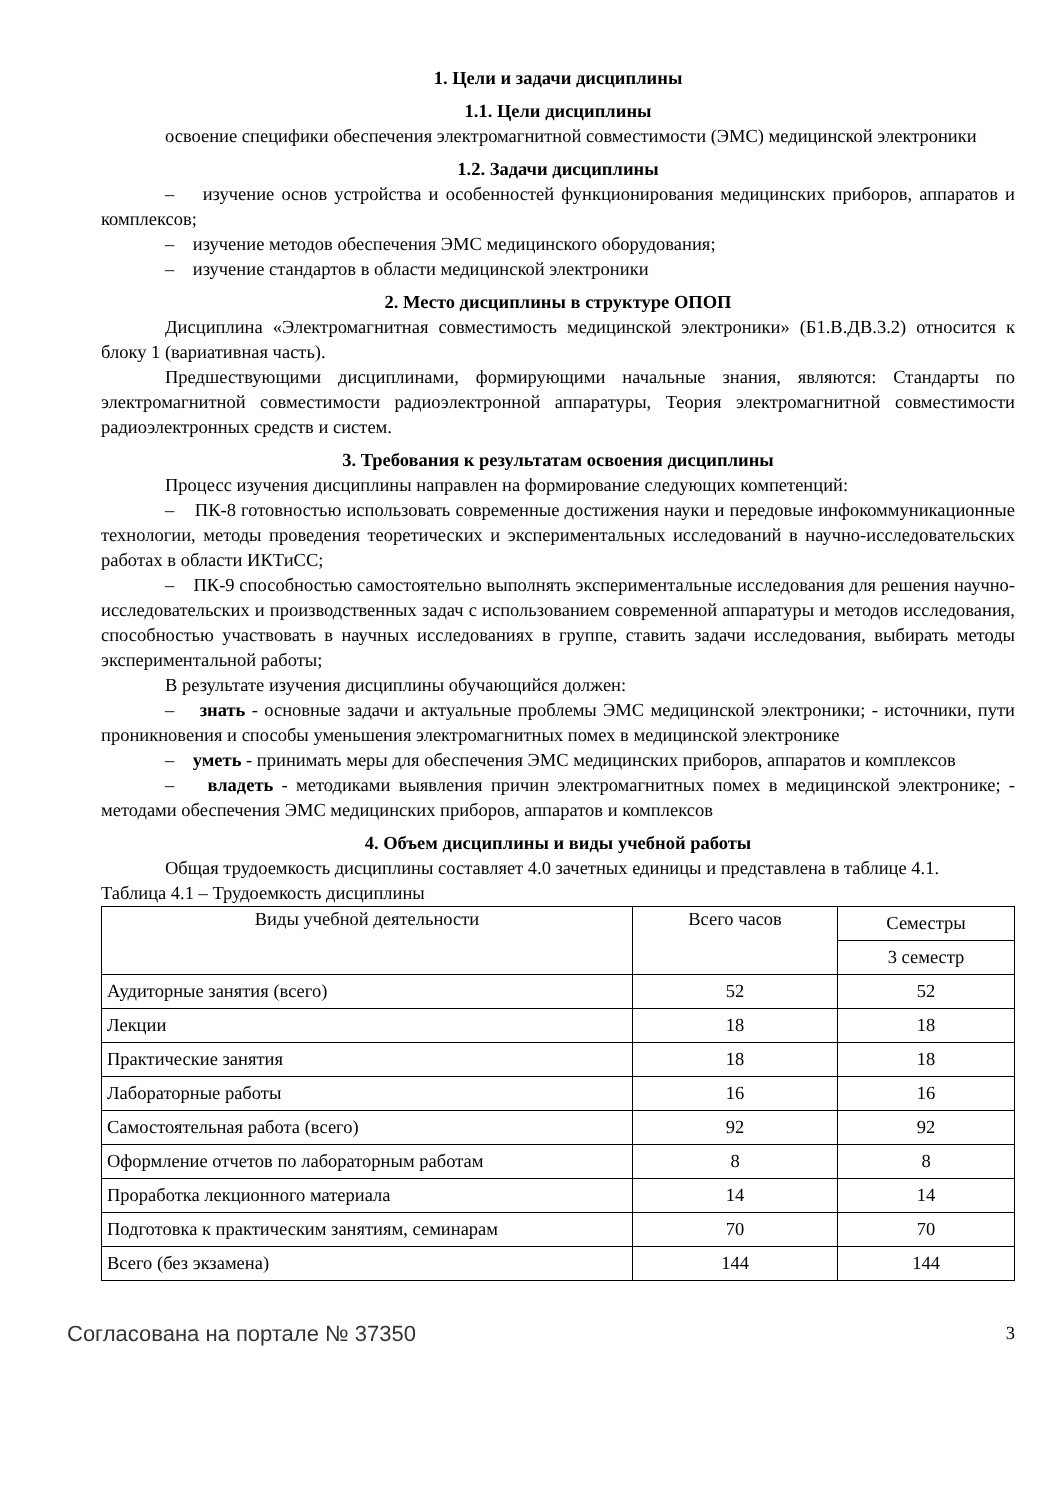1. Цели и задачи дисциплины
1.1. Цели дисциплины
освоение специфики обеспечения электромагнитной совместимости (ЭМС) медицинской электроники
1.2. Задачи дисциплины
– изучение основ устройства и особенностей функционирования медицинских приборов, аппаратов и комплексов;
– изучение методов обеспечения ЭМС медицинского оборудования;
– изучение стандартов в области медицинской электроники
2. Место дисциплины в структуре ОПОП
Дисциплина «Электромагнитная совместимость медицинской электроники» (Б1.В.ДВ.3.2) относится к блоку 1 (вариативная часть).
Предшествующими дисциплинами, формирующими начальные знания, являются: Стандарты по электромагнитной совместимости радиоэлектронной аппаратуры, Теория электромагнитной совместимости радиоэлектронных средств и систем.
3. Требования к результатам освоения дисциплины
Процесс изучения дисциплины направлен на формирование следующих компетенций:
– ПК-8 готовностью использовать современные достижения науки и передовые инфокоммуникационные технологии, методы проведения теоретических и экспериментальных исследований в научно-исследовательских работах в области ИКТиСС;
– ПК-9 способностью самостоятельно выполнять экспериментальные исследования для решения научно-исследовательских и производственных задач с использованием современной аппаратуры и методов исследования, способностью участвовать в научных исследованиях в группе, ставить задачи исследования, выбирать методы экспериментальной работы;
В результате изучения дисциплины обучающийся должен:
– знать - основные задачи и актуальные проблемы ЭМС медицинской электроники; - источники, пути проникновения и способы уменьшения электромагнитных помех в медицинской электронике
– уметь - принимать меры для обеспечения ЭМС медицинских приборов, аппаратов и комплексов
– владеть - методиками выявления причин электромагнитных помех в медицинской электронике; - методами обеспечения ЭМС медицинских приборов, аппаратов и комплексов
4. Объем дисциплины и виды учебной работы
Общая трудоемкость дисциплины составляет 4.0 зачетных единицы и представлена в таблице 4.1.
Таблица 4.1 – Трудоемкость дисциплины
| Виды учебной деятельности | Всего часов | Семестры |
| --- | --- | --- |
| | | 3 семестр |
| Аудиторные занятия (всего) | 52 | 52 |
| Лекции | 18 | 18 |
| Практические занятия | 18 | 18 |
| Лабораторные работы | 16 | 16 |
| Самостоятельная работа (всего) | 92 | 92 |
| Оформление отчетов по лабораторным работам | 8 | 8 |
| Проработка лекционного материала | 14 | 14 |
| Подготовка к практическим занятиям, семинарам | 70 | 70 |
| Всего (без экзамена) | 144 | 144 |
Согласована на портале № 37350 3